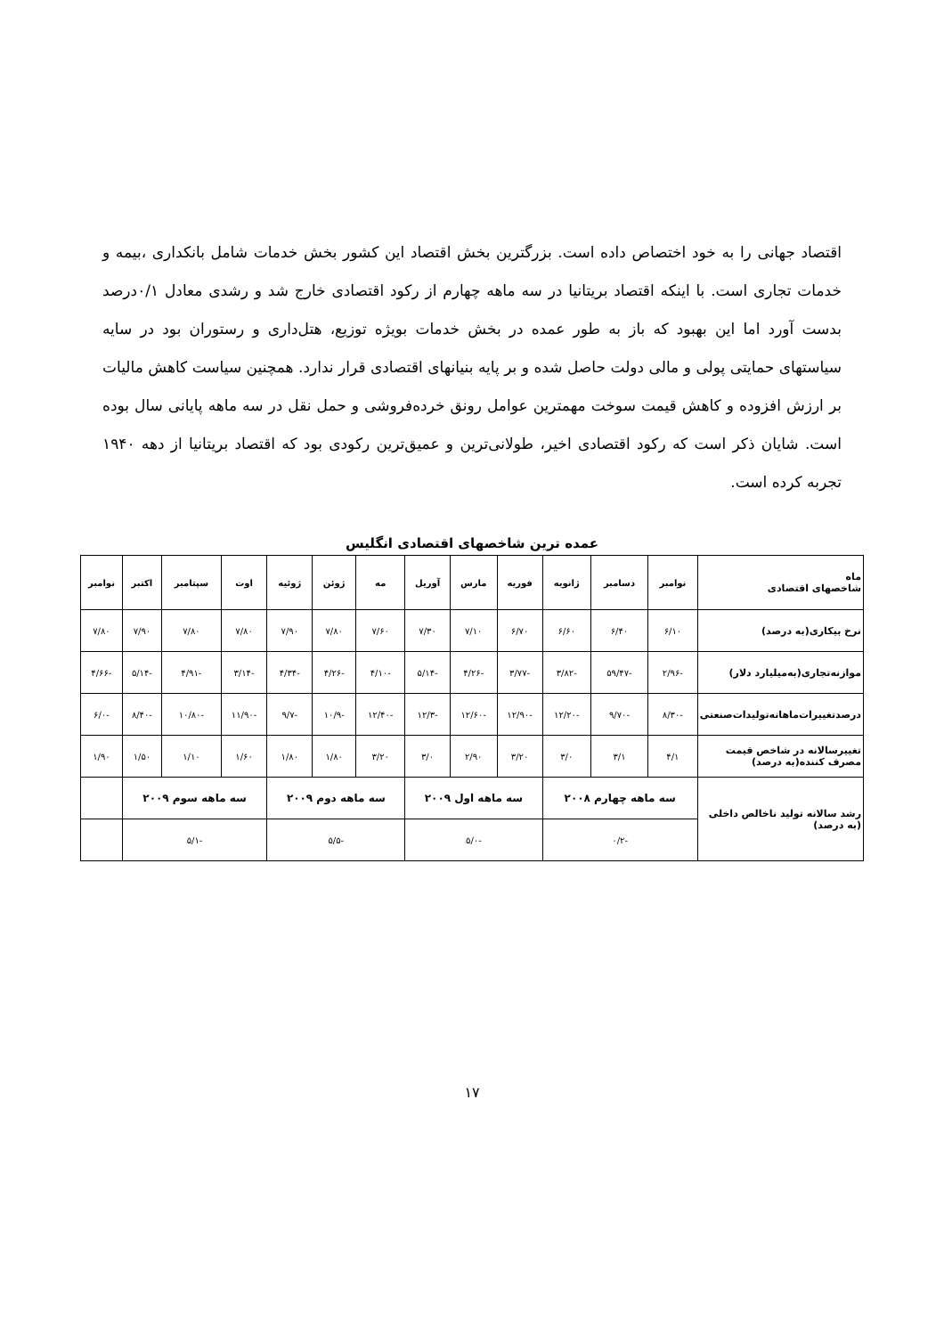اقتصاد جهانی را به خود اختصاص داده است. بزرگترین بخش اقتصاد این کشور بخش خدمات شامل بانکداری ،بیمه و خدمات تجاری است. با اینکه اقتصاد بریتانیا در سه ماهه چهارم از رکود اقتصادی خارج شد و رشدی معادل ۰/۱درصد بدست آورد اما این بهبود که باز به طور عمده در بخش خدمات بویژه توزیع، هتل‌داری و رستوران بود در سایه سیاستهای حمایتی پولی و مالی دولت حاصل شده و بر پایه بنیانهای اقتصادی قرار ندارد. همچنین سیاست کاهش مالیات بر ارزش افزوده و کاهش قیمت سوخت مهمترین عوامل رونق خرده‌فروشی و حمل نقل در سه ماهه پایانی سال بوده است. شایان ذکر است که رکود اقتصادی اخیر، طولانی‌ترین و عمیق‌ترین رکودی بود که اقتصاد بریتانیا از دهه ۱۹۴۰ تجربه کرده است.
عمده ترین شاخصهای اقتصادی انگلیس
| ماه شاخصهای اقتصادی | نوامبر | دسامبر | ژانویه | فوریه | مارس | آوریل | مه | ژوئن | ژوئیه | اوت | سپتامبر | اکتبر | نوامبر |
| --- | --- | --- | --- | --- | --- | --- | --- | --- | --- | --- | --- | --- | --- |
| نرخ بیکاری(به درصد) | ۶/۱۰ | ۶/۴۰ | ۶/۶۰ | ۶/۷۰ | ۷/۱۰ | ۷/۳۰ | ۷/۶۰ | ۷/۸۰ | ۷/۹۰ | ۷/۸۰ | ۷/۸۰ | ۷/۹۰ | ۷/۸۰ |
| موازنه‌تجاری(به‌میلیارد دلار) | -۲/۹۶ | -۵۹/۴۷ | -۳/۸۲ | -۳/۷۷ | -۴/۲۶ | -۵/۱۴ | -۴/۱۰ | -۴/۲۶ | -۴/۳۴ | -۳/۱۴ | -۴/۹۱ | -۵/۱۴ | -۴/۶۶ |
| درصدتغییرات‌ماهانه‌تولیدات‌صنعتی | -۸/۳۰ | -۹/۷۰ | -۱۲/۲۰ | -۱۲/۹۰ | -۱۲/۶۰ | -۱۲/۳ | -۱۲/۴۰ | -۱۰/۹ | -۹/۷ | -۱۱/۹۰ | -۱۰/۸۰ | -۸/۴۰ | -۶/۰ |
| تغییرسالانه در شاخص قیمت مصرف کننده(به درصد) | ۴/۱ | ۳/۱ | ۳/۰ | ۳/۲۰ | ۲/۹۰ | ۳/۰ | ۳/۲۰ | ۱/۸۰ | ۱/۸۰ | ۱/۶۰ | ۱/۱۰ | ۱/۵۰ | ۱/۹۰ |
| رشد سالانه تولید ناخالص داخلی (به درصد) | سه ماهه چهارم ۲۰۰۸ | | | سه ماهه اول ۲۰۰۹ | | | سه ماهه دوم ۲۰۰۹ | | | سه ماهه سوم ۲۰۰۹ | | | |
| | -۰/۲ | | | -۵/۰ | | | -۵/۵ | | | -۵/۱ | | | |
۱۷